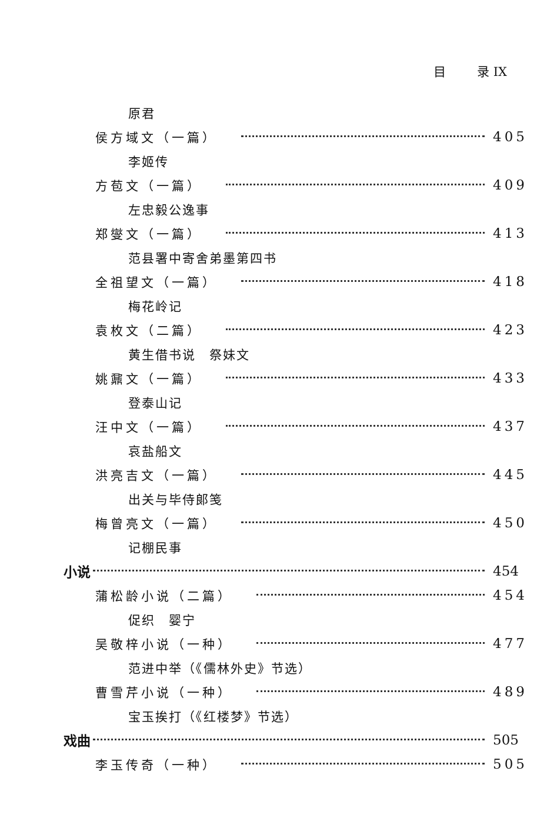目 录 IX
原君
侯方域文（一篇） 405
李姬传
方苞文（一篇） 409
左忠毅公逸事
郑燮文（一篇） 413
范县署中寄舍弟墨第四书
全祖望文（一篇） 418
梅花岭记
袁枚文（二篇） 423
黄生借书说　祭妹文
姚鼐文（一篇） 433
登泰山记
汪中文（一篇） 437
哀盐船文
洪亮吉文（一篇） 445
出关与毕侍郎笺
梅曾亮文（一篇） 450
记棚民事
小说 454
蒲松龄小说（二篇） 454
促织　婴宁
吴敬梓小说（一种） 477
范进中举（《儒林外史》节选）
曹雪芹小说（一种） 489
宝玉挨打（《红楼梦》节选）
戏曲 505
李玉传奇（一种） 505